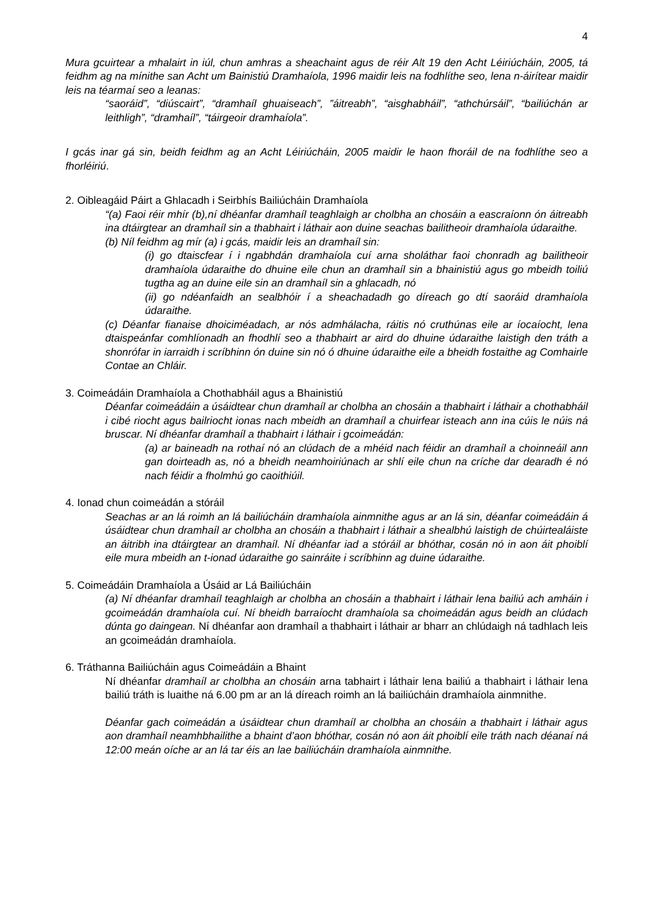4
Mura gcuirtear a mhalairt in iúl, chun amhras a sheachaint agus de réir Alt 19 den Acht Léiriúcháin, 2005, tá feidhm ag na mínithe san Acht um Bainistiú Dramhaíola, 1996 maidir leis na fodhlíthe seo, lena n-áirítear maidir leis na téarmaí seo a leanas:
“saoráid”, “diúscairt”, “dramhaíl ghuaiseach”, ”áitreabh”, “aisghabháil”, “athchúrsáil”, “bailiúchán ar leithligh”, “dramhaíl”, “táirgeoir dramhaíola”.
I gcás inar gá sin, beidh feidhm ag an Acht Léiriúcháin, 2005 maidir le haon fhoráil de na fodhlíthe seo a fhorléiriú.
2. Oibleagáid Páirt a Ghlacadh i Seirbhís Bailiúcháin Dramhaíola
“(a) Faoi réir mhír (b),ní dhéanfar dramhaíl teaghlaigh ar cholbha an chosáin a eascraíonn ón áitreabh ina dtáirgtear an dramhaíl sin a thabhairt i láthair aon duine seachas bailitheoir dramhaíola údaraithe.
(b) Níl feidhm ag mír (a) i gcás, maidir leis an dramhaíl sin:
(i) go dtaiscfear í i ngabhdán dramhaíola cuí arna sholáthar faoi chonradh ag bailitheoir dramhaíola údaraithe do dhuine eile chun an dramhaíl sin a bhainistiú agus go mbeidh toiliú tugtha ag an duine eile sin an dramhaíl sin a ghlacadh, nó
(ii) go ndéanfaidh an sealbhóir í a sheachadadh go díreach go dtí saoráid dramhaíola údaraithe.
(c) Déanfar fianaise dhoiciméadach, ar nós admhálacha, ráitis nó cruthúnas eile ar íocaíocht, lena dtaispeánfar comhlíonadh an fhodhlí seo a thabhairt ar aird do dhuine údaraithe laistigh den tráth a shonrófar in iarraidh i scríbhinn ón duine sin nó ó dhuine údaraithe eile a bheidh fostaithe ag Comhairle Contae an Chláir.
3. Coimeádáin Dramhaíola a Chothabháil agus a Bhainistiú
Déanfar coimeádáin a úsáidtear chun dramhaíl ar cholbha an chosáin a thabhairt i láthair a chothabháil i cibé riocht agus bailriocht ionas nach mbeidh an dramhaíl a chuirfear isteach ann ina cúis le núis ná bruscar. Ní dhéanfar dramhaíl a thabhairt i láthair i gcoimeádán:
(a) ar baineadh na rothaí nó an clúdach de a mhéid nach féidir an dramhaíl a choinneáil ann gan doirteadh as, nó a bheidh neamhoiriúnach ar shlí eile chun na críche dar dearadh é nó nach féidir a fholmhú go caoithiúil.
4. Ionad chun coimeádán a stóráil
Seachas ar an lá roimh an lá bailiúcháin dramhaíola ainmnithe agus ar an lá sin, déanfar coimeádáin á úsáidtear chun dramhaíl ar cholbha an chosáin a thabhairt i láthair a shealbhú laistigh de chúirtealáiste an áitribh ina dtáirgtear an dramhaíl. Ní dhéanfar iad a stóráil ar bhóthar, cosán nó in aon áit phoiblí eile mura mbeidh an t-ionad údaraithe go sainráite i scríbhinn ag duine údaraithe.
5. Coimeádáin Dramhaíola a Úsáid ar Lá Bailiúcháin
(a) Ní dhéanfar dramhaíl teaghlaigh ar cholbha an chosáin a thabhairt i láthair lena bailiú ach amháin i gcoimeádán dramhaíola cuí. Ní bheidh barraíocht dramhaíola sa choimeádán agus beidh an clúdach dúnta go daingean. Ní dhéanfar aon dramhaíl a thabhairt i láthair ar bharr an chlúdaigh ná tadhlach leis an gcoimeádán dramhaíola.
6. Tráthanna Bailiúcháin agus Coimeádáin a Bhaint
Ní dhéanfar dramhaíl ar cholbha an chosáin arna tabhairt i láthair lena bailiú a thabhairt i láthair lena bailiú tráth is luaithe ná 6.00 pm ar an lá díreach roimh an lá bailiúcháin dramhaíola ainmnithe.
Déanfar gach coimeádán a úsáidtear chun dramhaíl ar cholbha an chosáin a thabhairt i láthair agus aon dramhaíl neamhbhailithe a bhaint d’aon bhóthar, cosán nó aon áit phoiblí eile tráth nach déanaí ná 12:00 meán oíche ar an lá tar éis an lae bailiúcháin dramhaíola ainmnithe.